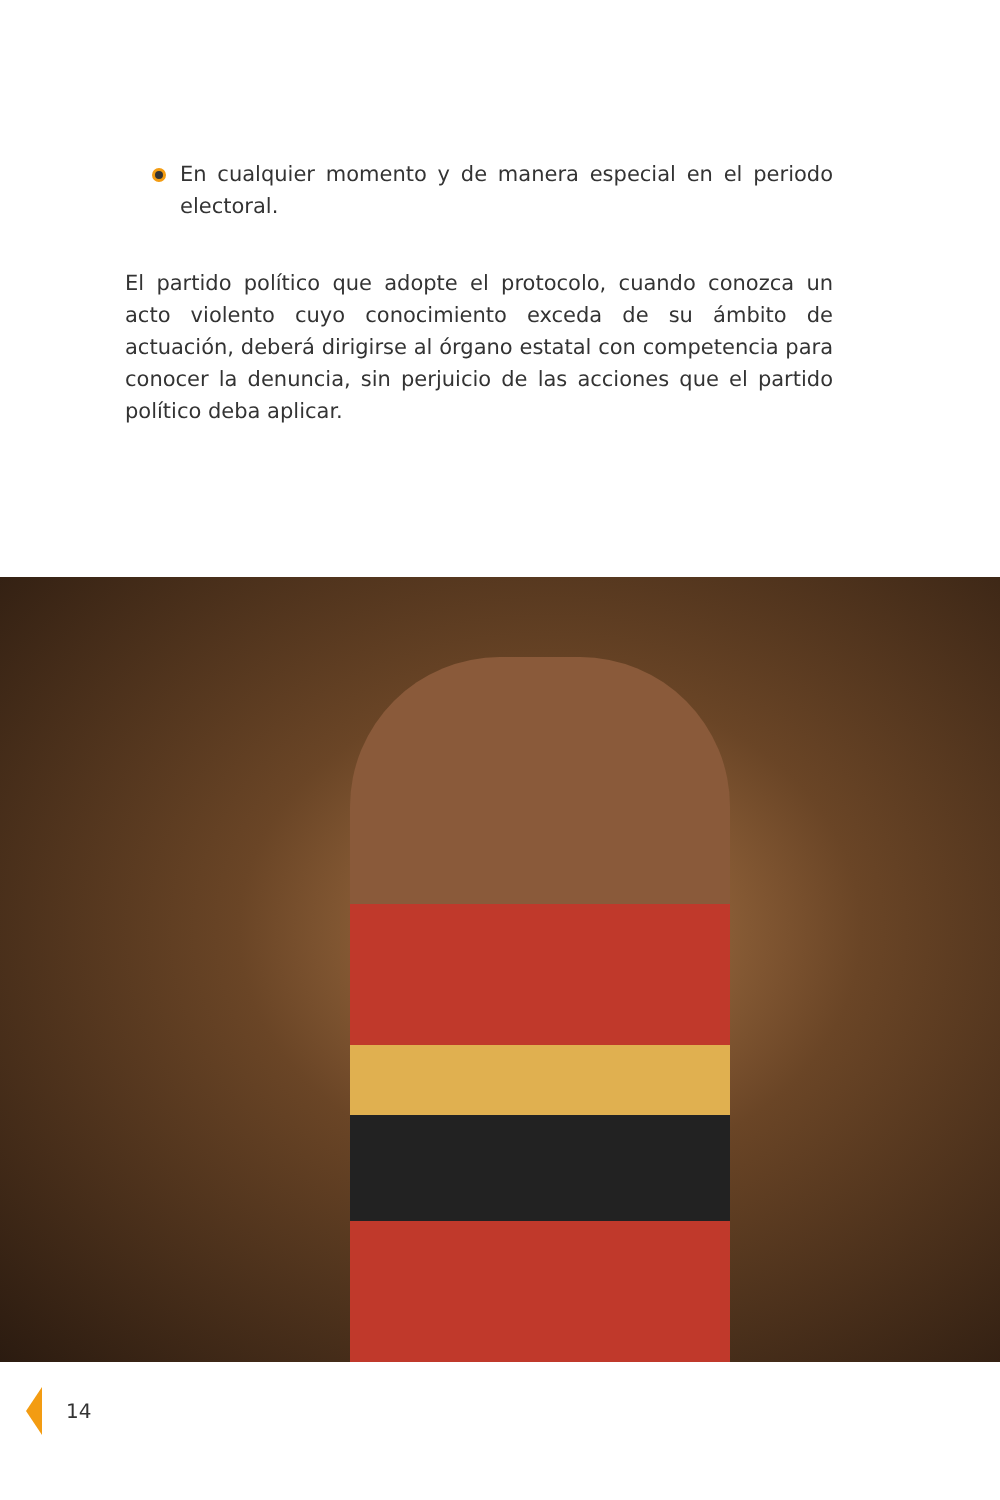En cualquier momento y de manera especial en el periodo electoral.
El partido político que adopte el protocolo, cuando conozca un acto violento cuyo conocimiento exceda de su ámbito de actuación, deberá dirigirse al órgano estatal con competencia para conocer la denuncia, sin perjuicio de las acciones que el partido político deba aplicar.
14